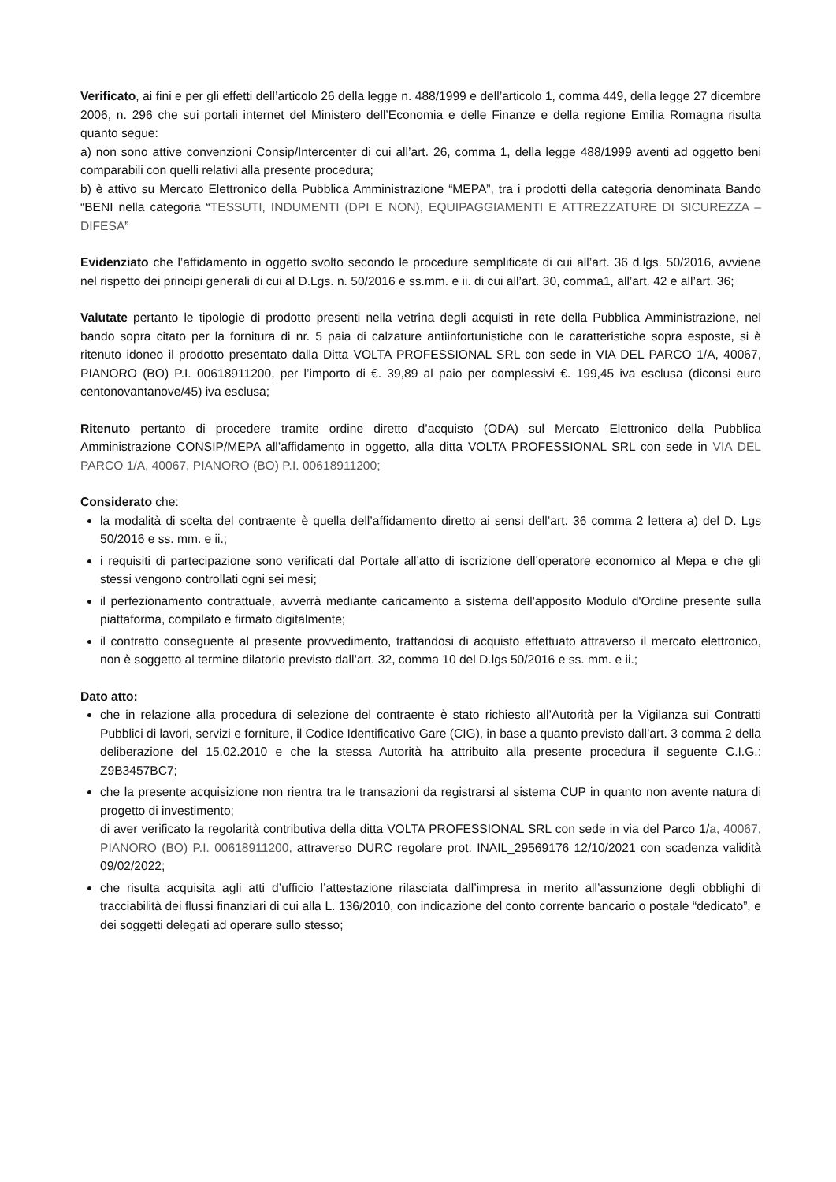Verificato, ai fini e per gli effetti dell’articolo 26 della legge n. 488/1999 e dell’articolo 1, comma 449, della legge 27 dicembre 2006, n. 296 che sui portali internet del Ministero dell’Economia e delle Finanze e della regione Emilia Romagna risulta quanto segue:
a) non sono attive convenzioni Consip/Intercenter di cui all’art. 26, comma 1, della legge 488/1999 aventi ad oggetto beni comparabili con quelli relativi alla presente procedura;
b) è attivo su Mercato Elettronico della Pubblica Amministrazione “MEPA”, tra i prodotti della categoria denominata Bando “BENI nella categoria “TESSUTI, INDUMENTI (DPI E NON), EQUIPAGGIAMENTI E ATTREZZATURE DI SICUREZZA – DIFESA”
Evidenziato che l’affidamento in oggetto svolto secondo le procedure semplificate di cui all’art. 36 d.lgs. 50/2016, avviene nel rispetto dei principi generali di cui al D.Lgs. n. 50/2016 e ss.mm. e ii. di cui all’art. 30, comma1, all’art. 42 e all’art. 36;
Valutate pertanto le tipologie di prodotto presenti nella vetrina degli acquisti in rete della Pubblica Amministrazione, nel bando sopra citato per la fornitura di nr. 5 paia di calzature antiinfortunistiche con le caratteristiche sopra esposte, si è ritenuto idoneo il prodotto presentato dalla Ditta VOLTA PROFESSIONAL SRL con sede in VIA DEL PARCO 1/A, 40067, PIANORO (BO) P.I. 00618911200, per l’importo di €. 39,89 al paio per complessivi €. 199,45 iva esclusa (diconsi euro centonovantanove/45) iva esclusa;
Ritenuto pertanto di procedere tramite ordine diretto d’acquisto (ODA) sul Mercato Elettronico della Pubblica Amministrazione CONSIP/MEPA all’affidamento in oggetto, alla ditta VOLTA PROFESSIONAL SRL con sede in VIA DEL PARCO 1/A, 40067, PIANORO (BO) P.I. 00618911200;
Considerato che:
la modalità di scelta del contraente è quella dell’affidamento diretto ai sensi dell’art. 36 comma 2 lettera a) del D. Lgs 50/2016 e ss. mm. e ii.;
i requisiti di partecipazione sono verificati dal Portale all’atto di iscrizione dell’operatore economico al Mepa e che gli stessi vengono controllati ogni sei mesi;
il perfezionamento contrattuale, avverrà mediante caricamento a sistema dell'apposito Modulo d'Ordine presente sulla piattaforma, compilato e firmato digitalmente;
il contratto conseguente al presente provvedimento, trattandosi di acquisto effettuato attraverso il mercato elettronico, non è soggetto al termine dilatorio previsto dall’art. 32, comma 10 del D.lgs 50/2016 e ss. mm. e ii.;
Dato atto:
che in relazione alla procedura di selezione del contraente è stato richiesto all’Autorità per la Vigilanza sui Contratti Pubblici di lavori, servizi e forniture, il Codice Identificativo Gare (CIG), in base a quanto previsto dall’art. 3 comma 2 della deliberazione del 15.02.2010 e che la stessa Autorità ha attribuito alla presente procedura il seguente C.I.G.: Z9B3457BC7;
che la presente acquisizione non rientra tra le transazioni da registrarsi al sistema CUP in quanto non avente natura di progetto di investimento;
di aver verificato la regolarità contributiva della ditta VOLTA PROFESSIONAL SRL con sede in via del Parco 1/a, 40067, PIANORO (BO) P.I. 00618911200, attraverso DURC regolare prot. INAIL_29569176 12/10/2021 con scadenza validità 09/02/2022;
che risulta acquisita agli atti d’ufficio l’attestazione rilasciata dall’impresa in merito all’assunzione degli obblighi di tracciabilità dei flussi finanziari di cui alla L. 136/2010, con indicazione del conto corrente bancario o postale “dedicato”, e dei soggetti delegati ad operare sullo stesso;